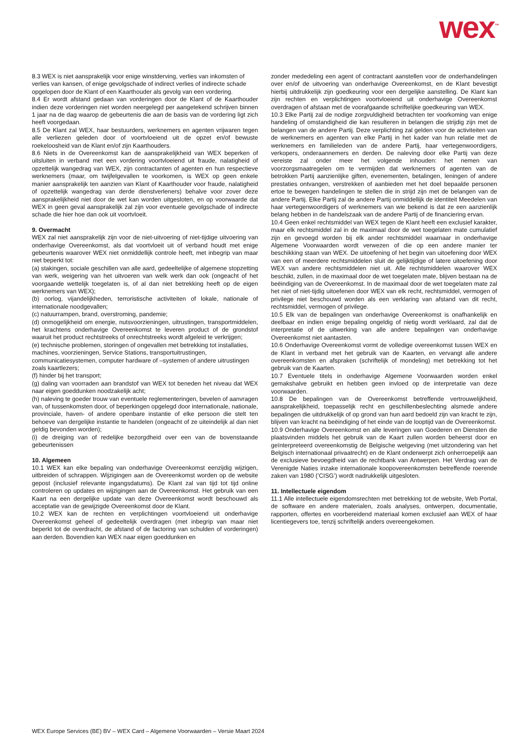wex<sup>™</sup>
8.3 WEX is niet aansprakelijk voor enige winstderving, verlies van inkomsten of verlies van kansen, of enige gevolgschade of indirect verlies of indirecte schade opgelopen door de Klant of een Kaarthouder als gevolg van een vordering.
8.4 Er wordt afstand gedaan van vorderingen door de Klant of de Kaarthouder indien deze vorderingen niet worden neergelegd per aangetekend schrijven binnen 1 jaar na de dag waarop de gebeurtenis die aan de basis van de vordering ligt zich heeft voorgedaan.
8.5 De Klant zal WEX, haar bestuurders, werknemers en agenten vrijwaren tegen alle verliezen geleden door of voortvloeiend uit de opzet en/of bewuste roekeloosheid van de Klant en/of zijn Kaarthouders.
8.6 Niets in de Overeenkomst kan de aansprakelijkheid van WEX beperken of uitsluiten in verband met een vordering voortvloeiend uit fraude, nalatigheid of opzettelijk wangedrag van WEX, zijn contractanten of agenten en hun respectieve werknemers (maar, om twijfelgevallen te voorkomen, is WEX op geen enkele manier aansprakelijk ten aanzien van Klant of Kaarthouder voor fraude, nalatigheid of opzettelijk wangedrag van derde dienstverleners) behalve voor zover deze aansprakelijkheid niet door de wet kan worden uitgesloten, en op voorwaarde dat WEX in geen geval aansprakelijk zal zijn voor eventuele gevolgschade of indirecte schade die hier hoe dan ook uit voortvloeit.
9. Overmacht
WEX zal niet aansprakelijk zijn voor de niet-uitvoering of niet-tijdige uitvoering van onderhavige Overeenkomst, als dat voortvloeit uit of verband houdt met enige gebeurtenis waarover WEX niet onmiddellijk controle heeft, met inbegrip van maar niet beperkt tot:
(a) stakingen, sociale geschillen van alle aard, gedeeltelijke of algemene stopzetting van werk, weigering van het uitvoeren van welk werk dan ook (ongeacht of het voorgaande wettelijk toegelaten is, of al dan niet betrekking heeft op de eigen werknemers van WEX);
(b) oorlog, vijandelijkheden, terroristische activiteiten of lokale, nationale of internationale noodgevallen;
(c) natuurrampen, brand, overstroming, pandemie;
(d) onmogelijkheid om energie, nutsvoorzieningen, uitrustingen, transportmiddelen, het krachtens onderhavige Overeenkomst te leveren product of de grondstof waaruit het product rechtstreeks of onrechtstreeks wordt afgeleid te verkrijgen;
(e) technische problemen, storingen of ongevallen met betrekking tot installaties, machines, voorzieningen, Service Stations, transportuitrustingen, communicatiesystemen, computer hardware of –systemen of andere uitrustingen zoals kaartlezers;
(f) hinder bij het transport;
(g) daling van voorraden aan brandstof van WEX tot beneden het niveau dat WEX naar eigen goeddunken noodzakelijk acht;
(h) naleving te goeder trouw van eventuele reglementeringen, bevelen of aanvragen van, of tussenkomsten door, of beperkingen opgelegd door internationale, nationale, provinciale, haven- of andere openbare instantie of elke persoon die stelt ten behoeve van dergelijke instantie te handelen (ongeacht of ze uiteindelijk al dan niet geldig bevonden worden);
(i) de dreiging van of redelijke bezorgdheid over een van de bovenstaande gebeurtenissen
10. Algemeen
10.1 WEX kan elke bepaling van onderhavige Overeenkomst eenzijdig wijzigen, uitbreiden of schrappen. Wijzigingen aan de Overeenkomst worden op de website gepost (inclusief relevante ingangsdatums). De Klant zal van tijd tot tijd online controleren op updates en wijzigingen aan de Overeenkomst. Het gebruik van een Kaart na een dergelijke update van deze Overeenkomst wordt beschouwd als acceptatie van de gewijzigde Overeenkomst door de Klant.
10.2 WEX kan de rechten en verplichtingen voortvloeiend uit onderhavige Overeenkomst geheel of gedeeltelijk overdragen (met inbegrip van maar niet beperkt tot de overdracht, de afstand of de factoring van schulden of vorderingen) aan derden. Bovendien kan WEX naar eigen goeddunken en
zonder mededeling een agent of contractant aanstellen voor de onderhandelingen over en/of de uitvoering van onderhavige Overeenkomst, en de Klant bevestigt hierbij uitdrukkelijk zijn goedkeuring voor een dergelijke aanstelling. De Klant kan zijn rechten en verplichtingen voortvloeiend uit onderhavige Overeenkomst overdragen of afstaan met de voorafgaande schriftelijke goedkeuring van WEX.
10.3 Elke Partij zal de nodige zorgvuldigheid betrachten ter voorkoming van enige handeling of omstandigheid die kan resulteren in belangen die strijdig zijn met de belangen van de andere Partij. Deze verplichting zal gelden voor de activiteiten van de werknemers en agenten van elke Partij in het kader van hun relatie met de werknemers en familieleden van de andere Partij, haar vertegenwoordigers, verkopers, onderaannemers en derden. De naleving door elke Partij van deze vereiste zal onder meer het volgende inhouden: het nemen van voorzorgsmaatregelen om te vermijden dat werknemers of agenten van de betrokken Partij aanzienlijke giften, evenementen, betalingen, leningen of andere prestaties ontvangen, verstrekken of aanbieden met het doel bepaalde personen ertoe te bewegen handelingen te stellen die in strijd zijn met de belangen van de andere Partij. Elke Partij zal de andere Partij onmiddellijk de identiteit Meedelen van haar vertegenwoordigers of werknemers van wie bekend is dat ze een aanzienlijk belang hebben in de handelszaak van de andere Partij of de financiering ervan.
10.4 Geen enkel rechtsmiddel van WEX tegen de Klant heeft een exclusief karakter, maar elk rechtsmiddel zal in de maximaal door de wet toegelaten mate cumulatief zijn en gevoegd worden bij elk ander rechtsmiddel waarnaar in onderhavige Algemene Voorwaarden wordt verwezen of die op een andere manier ter beschikking staan van WEX. De uitoefening of het begin van uitoefening door WEX van een of meerdere rechtsmiddelen sluit de gelijktijdige of latere uitoefening door WEX van andere rechtsmiddelen niet uit. Alle rechtsmiddelen waarover WEX beschikt, zullen, in de maximaal door de wet toegelaten mate, blijven bestaan na de beëindiging van de Overeenkomst. In de maximaal door de wet toegelaten mate zal het niet of niet-tijdig uitoefenen door WEX van elk recht, rechtsmiddel, vermogen of privilege niet beschouwd worden als een verklaring van afstand van dit recht, rechtsmiddel, vermogen of privilege.
10.5 Elk van de bepalingen van onderhavige Overeenkomst is onafhankelijk en deelbaar en indien enige bepaling ongeldig of nietig wordt verklaard, zal dat de interpretatie of de uitwerking van alle andere bepalingen van onderhavige Overeenkomst niet aantasten.
10.6 Onderhavige Overeenkomst vormt de volledige overeenkomst tussen WEX en de Klant in verband met het gebruik van de Kaarten, en vervangt alle andere overeenkomsten en afspraken (schriftelijk of mondeling) met betrekking tot het gebruik van de Kaarten.
10.7 Eventuele titels in onderhavige Algemene Voorwaarden worden enkel gemakshalve gebruikt en hebben geen invloed op de interpretatie van deze voorwaarden.
10.8 De bepalingen van de Overeenkomst betreffende vertrouwelijkheid, aansprakelijkheid, toepasselijk recht en geschillenbeslechting alsmede andere bepalingen die uitdrukkelijk of op grond van hun aard bedoeld zijn van kracht te zijn, blijven van kracht na beëindiging of het einde van de looptijd van de Overeenkomst.
10.9 Onderhavige Overeenkomst en alle leveringen van Goederen en Diensten die plaatsvinden middels het gebruik van de Kaart zullen worden beheerst door en geïnterpreteerd overeenkomstig de Belgische wetgeving (met uitzondering van het Belgisch internationaal privaatrecht) en de Klant onderwerpt zich onherroepelijk aan de exclusieve bevoegdheid van de rechtbank van Antwerpen. Het Verdrag van de Verenigde Naties inzake internationale koopovereenkomsten betreffende roerende zaken van 1980 (’CISG’) wordt nadrukkelijk uitgesloten.
11. Intellectuele eigendom
11.1 Alle intellectuele eigendomsrechten met betrekking tot de website, Web Portal, de software en andere materialen, zoals analyses, ontwerpen, documentatie, rapporten, offertes en voorbereidend materiaal komen exclusief aan WEX of haar licentiegevers toe, tenzij schriftelijk anders overeengekomen.
WEX Europe Services (BE) BV – WEX Card – Algemene Voorwaarden – Versie Maart 2024